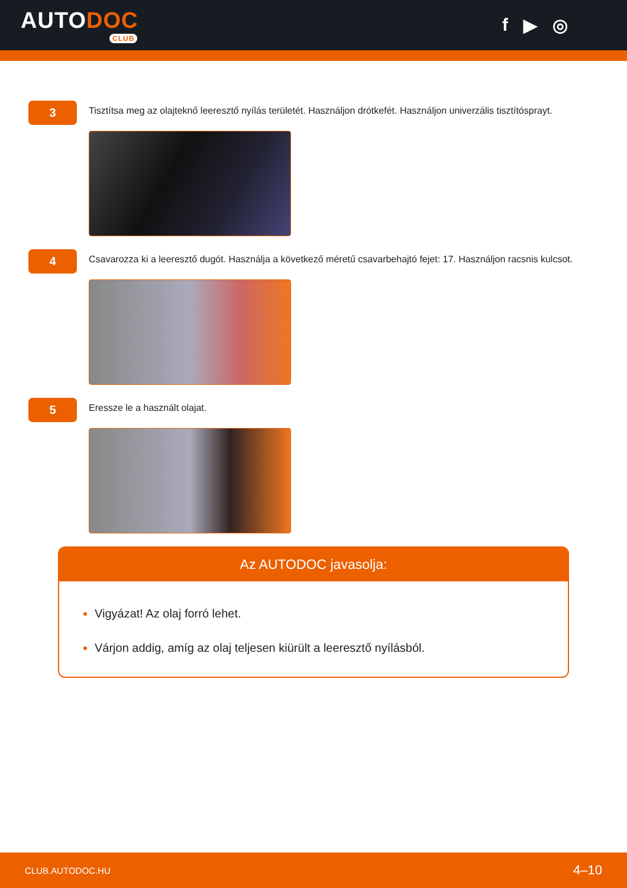AUTODOC CLUB
f ▶ ◎
3
Tisztítsa meg az olajteknő leeresztő nyílás területét. Használjon drótkefét. Használjon univerzális tisztítósprayt.
4
Csavarozza ki a leeresztő dugót. Használja a következő méretű csavarbehajtó fejet: 17. Használjon racsnis kulcsot.
5
Eressze le a használt olajat.
Az AUTODOC javasolja:
Vigyázat! Az olaj forró lehet.
Várjon addig, amíg az olaj teljesen kiürült a leeresztő nyílásból.
CLUB.AUTODOC.HU 4–10